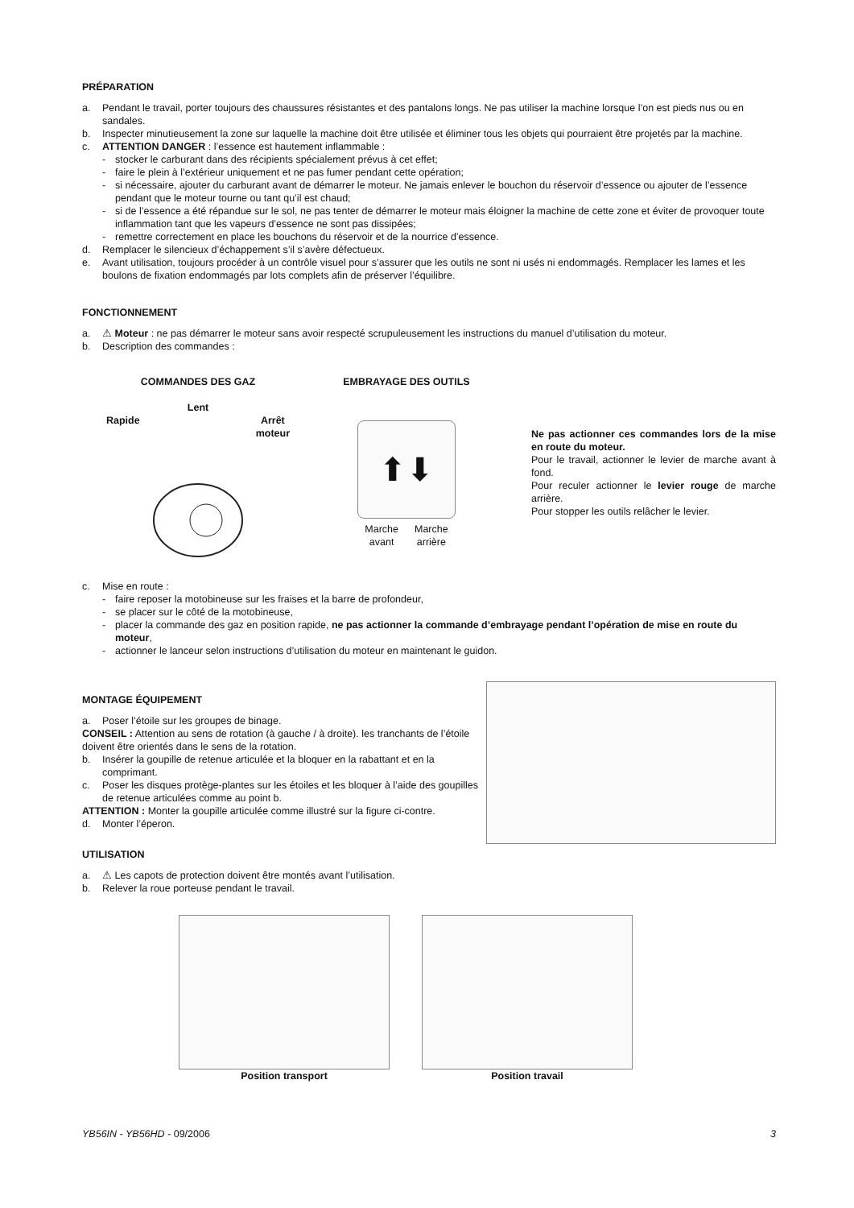PRÉPARATION
a. Pendant le travail, porter toujours des chaussures résistantes et des pantalons longs. Ne pas utiliser la machine lorsque l’on est pieds nus ou en sandales.
b. Inspecter minutieusement la zone sur laquelle la machine doit être utilisée et éliminer tous les objets qui pourraient être projetés par la machine.
c. ATTENTION DANGER : l’essence est hautement inflammable :
- stocker le carburant dans des récipients spécialement prévus à cet effet;
- faire le plein à l’extérieur uniquement et ne pas fumer pendant cette opération;
- si nécessaire, ajouter du carburant avant de démarrer le moteur. Ne jamais enlever le bouchon du réservoir d’essence ou ajouter de l’essence pendant que le moteur tourne ou tant qu’il est chaud;
- si de l’essence a été répandue sur le sol, ne pas tenter de démarrer le moteur mais éloigner la machine de cette zone et éviter de provoquer toute inflammation tant que les vapeurs d’essence ne sont pas dissipées;
- remettre correctement en place les bouchons du réservoir et de la nourrice d’essence.
d. Remplacer le silencieux d’échappement s’il s’avère défectueux.
e. Avant utilisation, toujours procéder à un contrôle visuel pour s’assurer que les outils ne sont ni usés ni endommagés. Remplacer les lames et les boulons de fixation endommagés par lots complets afin de préserver l’équilibre.
FONCTIONNEMENT
a. ⚠ Moteur : ne pas démarrer le moteur sans avoir respecté scrupuleusement les instructions du manuel d’utilisation du moteur.
b. Description des commandes :
COMMANDES DES GAZ
Lent
Rapide Arrêt
moteur
EMBRAYAGE DES OUTILS
⬆⬇
Marche
avant Marche
arrière
Ne pas actionner ces commandes lors de la mise en route du moteur.
Pour le travail, actionner le levier de marche avant à fond.
Pour reculer actionner le levier rouge de marche arrière.
Pour stopper les outils relâcher le levier.
c. Mise en route :
- faire reposer la motobineuse sur les fraises et la barre de profondeur,
- se placer sur le côté de la motobineuse,
- placer la commande des gaz en position rapide, ne pas actionner la commande d’embrayage pendant l’opération de mise en route du moteur,
- actionner le lanceur selon instructions d’utilisation du moteur en maintenant le guidon.
MONTAGE ÉQUIPEMENT
a. Poser l’étoile sur les groupes de binage.
CONSEIL : Attention au sens de rotation (à gauche / à droite). les tranchants de l’étoile doivent être orientés dans le sens de la rotation.
b. Insérer la goupille de retenue articulée et la bloquer en la rabattant et en la comprimant.
c. Poser les disques protège-plantes sur les étoiles et les bloquer à l’aide des goupilles de retenue articulées comme au point b.
ATTENTION : Monter la goupille articulée comme illustré sur la figure ci-contre.
d. Monter l’éperon.
UTILISATION
a. ⚠ Les capots de protection doivent être montés avant l’utilisation.
b. Relever la roue porteuse pendant le travail.
Position transport Position travail
YB56IN - YB56HD - 09/2006 3